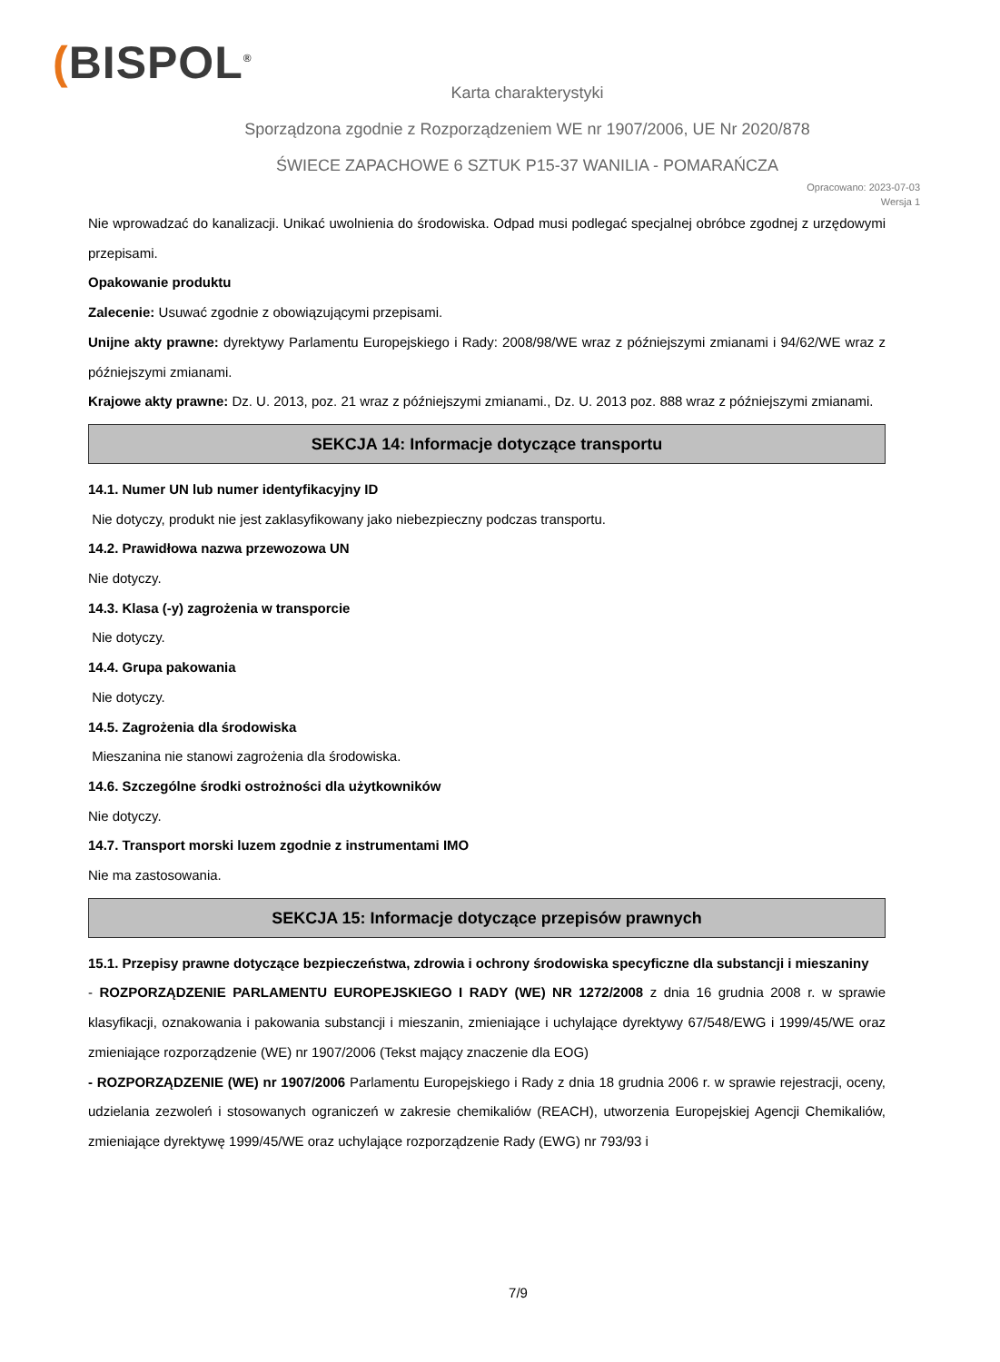(BISPOL<sup>®</sup>
Karta charakterystyki
Sporządzona zgodnie z Rozporządzeniem WE nr 1907/2006, UE Nr 2020/878
ŚWIECE ZAPACHOWE 6 SZTUK P15-37 WANILIA - POMARAŃCZA
Opracowano: 2023-07-03
Wersja 1
Nie wprowadzać do kanalizacji. Unikać uwolnienia do środowiska. Odpad musi podlegać specjalnej obróbce zgodnej z urzędowymi przepisami.
Opakowanie produktu
Zalecenie: Usuwać zgodnie z obowiązującymi przepisami.
Unijne akty prawne: dyrektywy Parlamentu Europejskiego i Rady: 2008/98/WE wraz z późniejszymi zmianami i 94/62/WE wraz z późniejszymi zmianami.
Krajowe akty prawne: Dz. U. 2013, poz. 21 wraz z późniejszymi zmianami., Dz. U. 2013 poz. 888 wraz z późniejszymi zmianami.
SEKCJA 14: Informacje dotyczące transportu
14.1. Numer UN lub numer identyfikacyjny ID
Nie dotyczy, produkt nie jest zaklasyfikowany jako niebezpieczny podczas transportu.
14.2. Prawidłowa nazwa przewozowa UN
Nie dotyczy.
14.3. Klasa (-y) zagrożenia w transporcie
Nie dotyczy.
14.4. Grupa pakowania
Nie dotyczy.
14.5. Zagrożenia dla środowiska
Mieszanina nie stanowi zagrożenia dla środowiska.
14.6. Szczególne środki ostrożności dla użytkowników
Nie dotyczy.
14.7. Transport morski luzem zgodnie z instrumentami IMO
Nie ma zastosowania.
SEKCJA 15: Informacje dotyczące przepisów prawnych
15.1. Przepisy prawne dotyczące bezpieczeństwa, zdrowia i ochrony środowiska specyficzne dla substancji i mieszaniny
- ROZPORZĄDZENIE PARLAMENTU EUROPEJSKIEGO I RADY (WE) NR 1272/2008 z dnia 16 grudnia 2008 r. w sprawie klasyfikacji, oznakowania i pakowania substancji i mieszanin, zmieniające i uchylające dyrektywy 67/548/EWG i 1999/45/WE oraz zmieniające rozporządzenie (WE) nr 1907/2006 (Tekst mający znaczenie dla EOG)
- ROZPORZĄDZENIE (WE) nr 1907/2006 Parlamentu Europejskiego i Rady z dnia 18 grudnia 2006 r. w sprawie rejestracji, oceny, udzielania zezwoleń i stosowanych ograniczeń w zakresie chemikaliów (REACH), utworzenia Europejskiej Agencji Chemikaliów, zmieniające dyrektywę 1999/45/WE oraz uchylające rozporządzenie Rady (EWG) nr 793/93 i
7/9